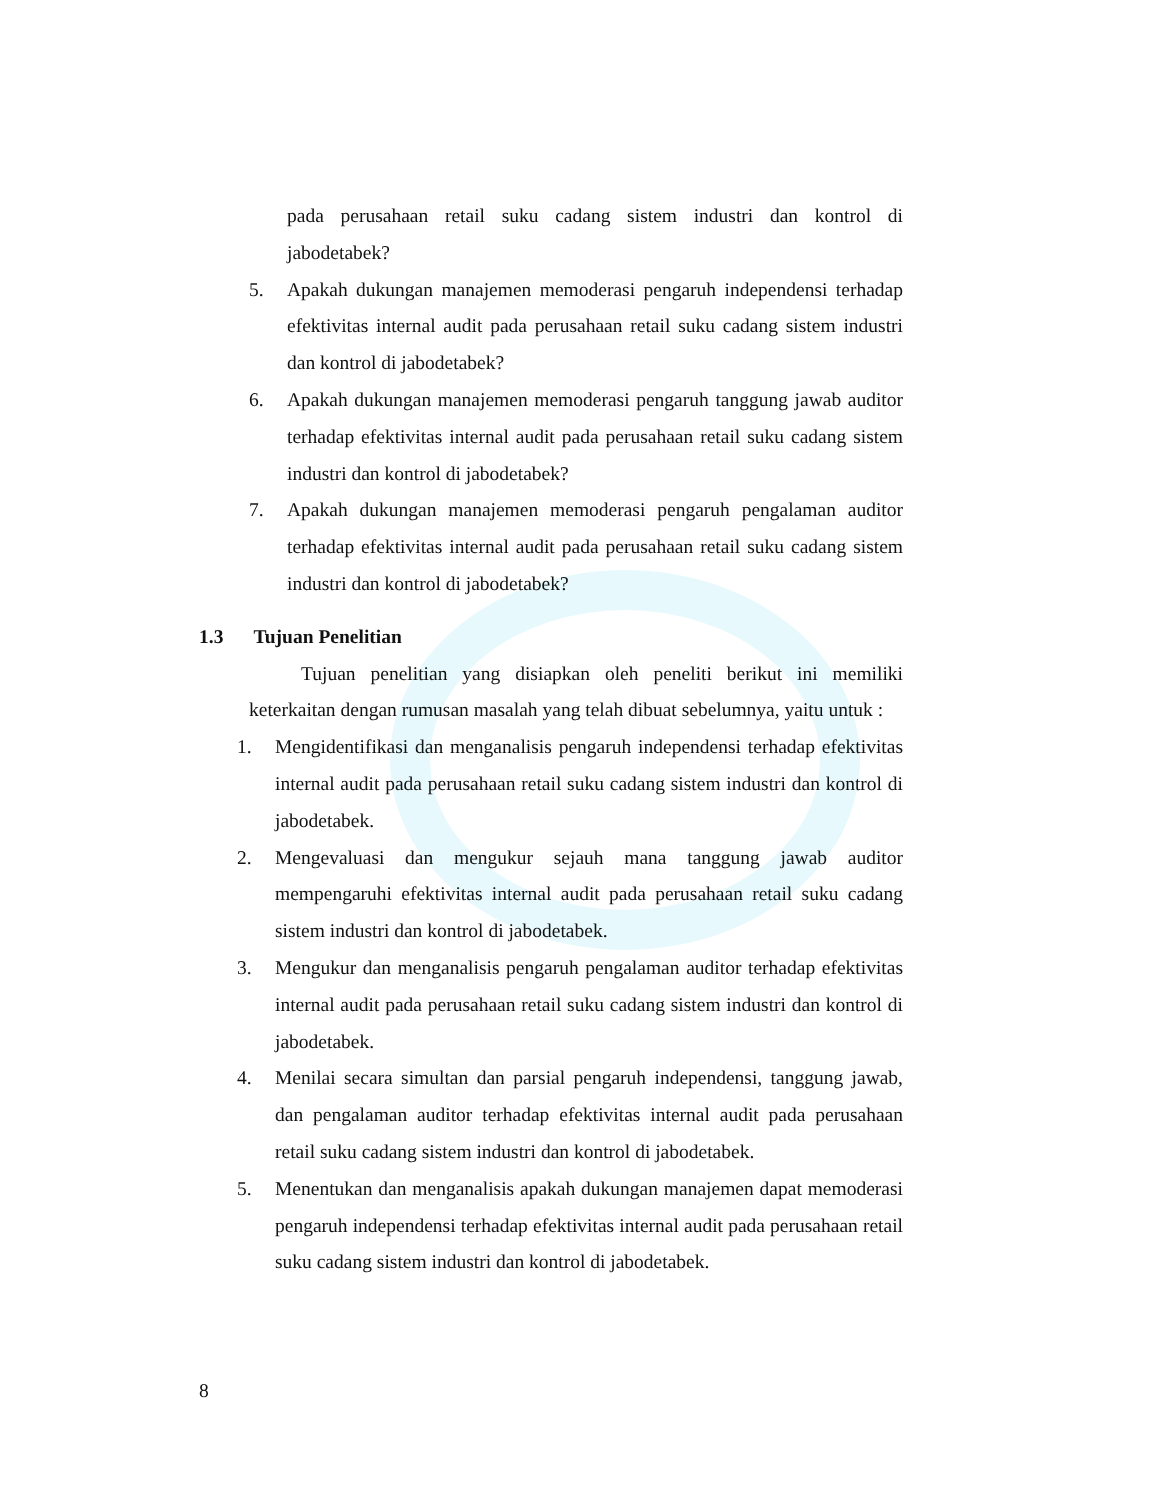pada perusahaan retail suku cadang sistem industri dan kontrol di jabodetabek?
5. Apakah dukungan manajemen memoderasi pengaruh independensi terhadap efektivitas internal audit pada perusahaan retail suku cadang sistem industri dan kontrol di jabodetabek?
6. Apakah dukungan manajemen memoderasi pengaruh tanggung jawab auditor terhadap efektivitas internal audit pada perusahaan retail suku cadang sistem industri dan kontrol di jabodetabek?
7. Apakah dukungan manajemen memoderasi pengaruh pengalaman auditor terhadap efektivitas internal audit pada perusahaan retail suku cadang sistem industri dan kontrol di jabodetabek?
1.3 Tujuan Penelitian
Tujuan penelitian yang disiapkan oleh peneliti berikut ini memiliki keterkaitan dengan rumusan masalah yang telah dibuat sebelumnya, yaitu untuk :
1. Mengidentifikasi dan menganalisis pengaruh independensi terhadap efektivitas internal audit pada perusahaan retail suku cadang sistem industri dan kontrol di jabodetabek.
2. Mengevaluasi dan mengukur sejauh mana tanggung jawab auditor mempengaruhi efektivitas internal audit pada perusahaan retail suku cadang sistem industri dan kontrol di jabodetabek.
3. Mengukur dan menganalisis pengaruh pengalaman auditor terhadap efektivitas internal audit pada perusahaan retail suku cadang sistem industri dan kontrol di jabodetabek.
4. Menilai secara simultan dan parsial pengaruh independensi, tanggung jawab, dan pengalaman auditor terhadap efektivitas internal audit pada perusahaan retail suku cadang sistem industri dan kontrol di jabodetabek.
5. Menentukan dan menganalisis apakah dukungan manajemen dapat memoderasi pengaruh independensi terhadap efektivitas internal audit pada perusahaan retail suku cadang sistem industri dan kontrol di jabodetabek.
8